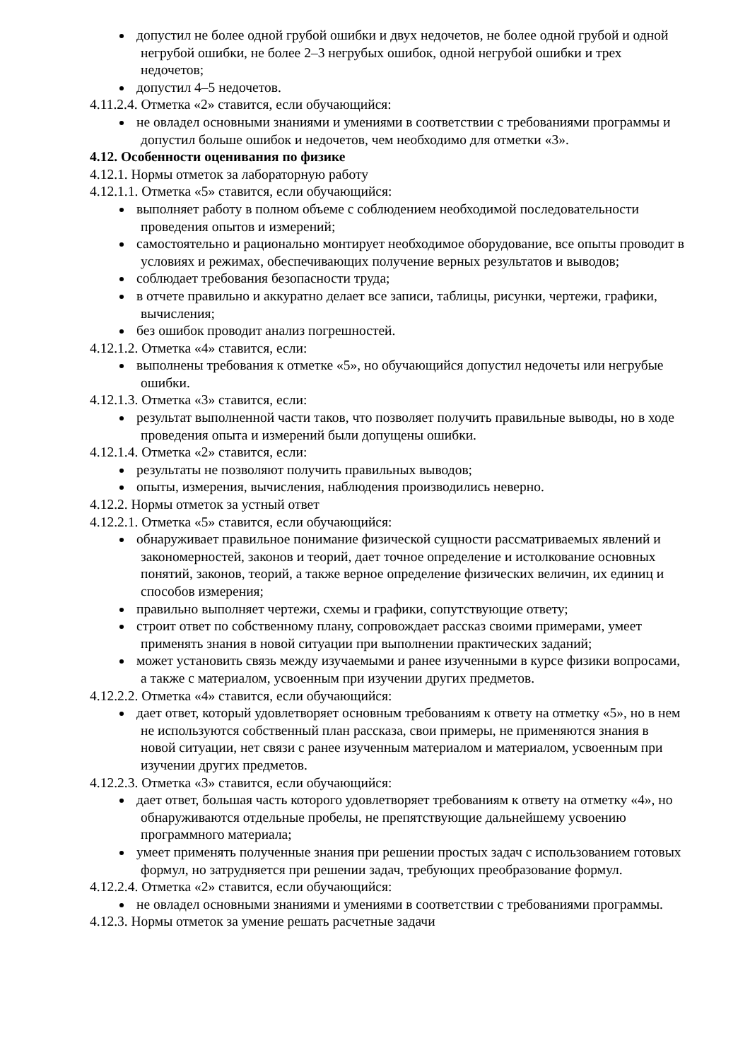допустил не более одной грубой ошибки и двух недочетов, не более одной грубой и одной негрубой ошибки, не более 2–3 негрубых ошибок, одной негрубой ошибки и трех недочетов;
допустил 4–5 недочетов.
4.11.2.4. Отметка «2» ставится, если обучающийся:
не овладел основными знаниями и умениями в соответствии с требованиями программы и допустил больше ошибок и недочетов, чем необходимо для отметки «3».
4.12. Особенности оценивания по физике
4.12.1. Нормы отметок за лабораторную работу
4.12.1.1. Отметка «5» ставится, если обучающийся:
выполняет работу в полном объеме с соблюдением необходимой последовательности проведения опытов и измерений;
самостоятельно и рационально монтирует необходимое оборудование, все опыты проводит в условиях и режимах, обеспечивающих получение верных результатов и выводов;
соблюдает требования безопасности труда;
в отчете правильно и аккуратно делает все записи, таблицы, рисунки, чертежи, графики, вычисления;
без ошибок проводит анализ погрешностей.
4.12.1.2. Отметка «4» ставится, если:
выполнены требования к отметке «5», но обучающийся допустил недочеты или негрубые ошибки.
4.12.1.3. Отметка «3» ставится, если:
результат выполненной части таков, что позволяет получить правильные выводы, но в ходе проведения опыта и измерений были допущены ошибки.
4.12.1.4. Отметка «2» ставится, если:
результаты не позволяют получить правильных выводов;
опыты, измерения, вычисления, наблюдения производились неверно.
4.12.2. Нормы отметок за устный ответ
4.12.2.1. Отметка «5» ставится, если обучающийся:
обнаруживает правильное понимание физической сущности рассматриваемых явлений и закономерностей, законов и теорий, дает точное определение и истолкование основных понятий, законов, теорий, а также верное определение физических величин, их единиц и способов измерения;
правильно выполняет чертежи, схемы и графики, сопутствующие ответу;
строит ответ по собственному плану, сопровождает рассказ своими примерами, умеет применять знания в новой ситуации при выполнении практических заданий;
может установить связь между изучаемыми и ранее изученными в курсе физики вопросами, а также с материалом, усвоенным при изучении других предметов.
4.12.2.2. Отметка «4» ставится, если обучающийся:
дает ответ, который удовлетворяет основным требованиям к ответу на отметку «5», но в нем не используются собственный план рассказа, свои примеры, не применяются знания в новой ситуации, нет связи с ранее изученным материалом и материалом, усвоенным при изучении других предметов.
4.12.2.3. Отметка «3» ставится, если обучающийся:
дает ответ, большая часть которого удовлетворяет требованиям к ответу на отметку «4», но обнаруживаются отдельные пробелы, не препятствующие дальнейшему усвоению программного материала;
умеет применять полученные знания при решении простых задач с использованием готовых формул, но затрудняется при решении задач, требующих преобразование формул.
4.12.2.4. Отметка «2» ставится, если обучающийся:
не овладел основными знаниями и умениями в соответствии с требованиями программы.
4.12.3. Нормы отметок за умение решать расчетные задачи